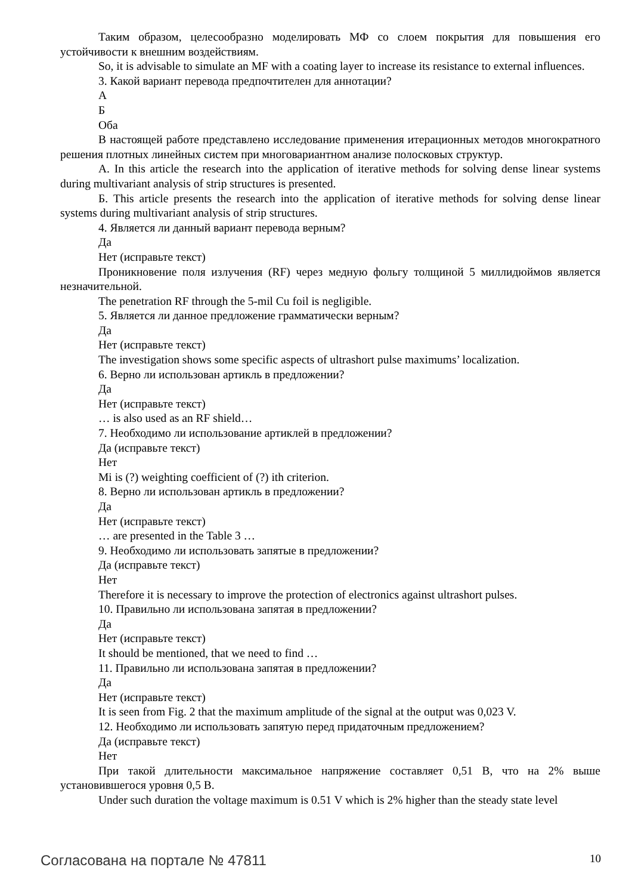Таким образом, целесообразно моделировать МФ со слоем покрытия для повышения его устойчивости к внешним воздействиям.
So, it is advisable to simulate an MF with a coating layer to increase its resistance to external influences.
3. Какой вариант перевода предпочтителен для аннотации?
А
Б
Оба
В настоящей работе представлено исследование применения итерационных методов многократного решения плотных линейных систем при многовариантном анализе полосковых структур.
А. In this article the research into the application of iterative methods for solving dense linear systems during multivariant analysis of strip structures is presented.
Б. This article presents the research into the application of iterative methods for solving dense linear systems during multivariant analysis of strip structures.
4. Является ли данный вариант перевода верным?
Да
Нет (исправьте текст)
Проникновение поля излучения (RF) через медную фольгу толщиной 5 миллидюймов является незначительной.
The penetration RF through the 5-mil Cu foil is negligible.
5. Является ли данное предложение грамматически верным?
Да
Нет (исправьте текст)
The investigation shows some specific aspects of ultrashort pulse maximums’ localization.
6. Верно ли использован артикль в предложении?
Да
Нет (исправьте текст)
… is also used as an RF shield…
7. Необходимо ли использование артиклей в предложении?
Да (исправьте текст)
Нет
Mi is (?) weighting coefficient of (?) ith criterion.
8. Верно ли использован артикль в предложении?
Да
Нет (исправьте текст)
… are presented in the Table 3 …
9. Необходимо ли использовать запятые в предложении?
Да (исправьте текст)
Нет
Therefore it is necessary to improve the protection of electronics against ultrashort pulses.
10. Правильно ли использована запятая в предложении?
Да
Нет (исправьте текст)
It should be mentioned, that we need to find …
11. Правильно ли использована запятая в предложении?
Да
Нет (исправьте текст)
It is seen from Fig. 2 that the maximum amplitude of the signal at the output was 0,023 V.
12. Необходимо ли использовать запятую перед придаточным предложением?
Да (исправьте текст)
Нет
При такой длительности максимальное напряжение составляет 0,51 В, что на 2% выше установившегося уровня 0,5 В.
Under such duration the voltage maximum is 0.51 V which is 2% higher than the steady state level
Согласована на портале № 47811 10